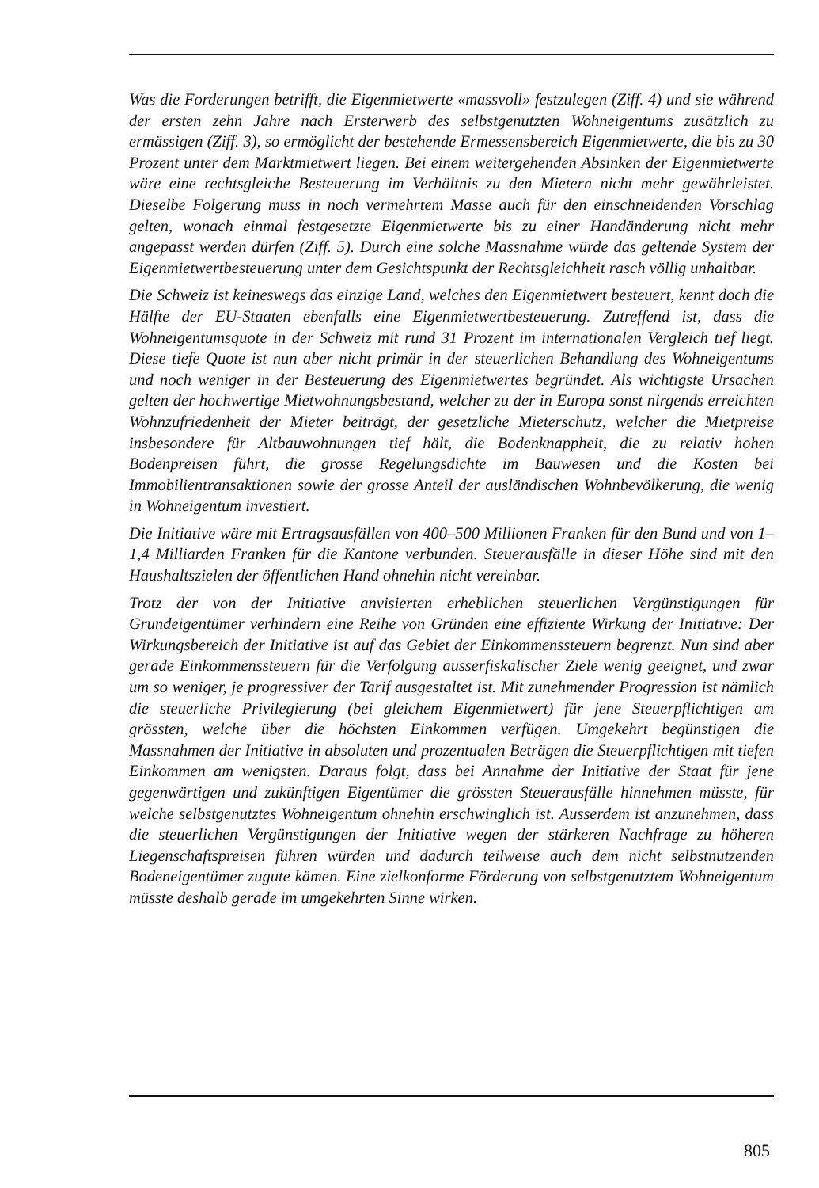Was die Forderungen betrifft, die Eigenmietwerte «massvoll» festzulegen (Ziff. 4) und sie während der ersten zehn Jahre nach Ersterwerb des selbstgenutzten Wohneigentums zusätzlich zu ermässigen (Ziff. 3), so ermöglicht der bestehende Ermessensbereich Eigenmietwerte, die bis zu 30 Prozent unter dem Marktmietwert liegen. Bei einem weitergehenden Absinken der Eigenmietwerte wäre eine rechtsgleiche Besteuerung im Verhältnis zu den Mietern nicht mehr gewährleistet. Dieselbe Folgerung muss in noch vermehrtem Masse auch für den einschneidenden Vorschlag gelten, wonach einmal festgesetzte Eigenmietwerte bis zu einer Handänderung nicht mehr angepasst werden dürfen (Ziff. 5). Durch eine solche Massnahme würde das geltende System der Eigenmietwertbesteuerung unter dem Gesichtspunkt der Rechtsgleichheit rasch völlig unhaltbar.
Die Schweiz ist keineswegs das einzige Land, welches den Eigenmietwert besteuert, kennt doch die Hälfte der EU-Staaten ebenfalls eine Eigenmietwertbesteuerung. Zutreffend ist, dass die Wohneigentumsquote in der Schweiz mit rund 31 Prozent im internationalen Vergleich tief liegt. Diese tiefe Quote ist nun aber nicht primär in der steuerlichen Behandlung des Wohneigentums und noch weniger in der Besteuerung des Eigenmietwertes begründet. Als wichtigste Ursachen gelten der hochwertige Mietwohnungsbestand, welcher zu der in Europa sonst nirgends erreichten Wohnzufriedenheit der Mieter beiträgt, der gesetzliche Mieterschutz, welcher die Mietpreise insbesondere für Altbauwohnungen tief hält, die Bodenknappheit, die zu relativ hohen Bodenpreisen führt, die grosse Regelungsdichte im Bauwesen und die Kosten bei Immobilientransaktionen sowie der grosse Anteil der ausländischen Wohnbevölkerung, die wenig in Wohneigentum investiert.
Die Initiative wäre mit Ertragsausfällen von 400–500 Millionen Franken für den Bund und von 1–1,4 Milliarden Franken für die Kantone verbunden. Steuerausfälle in dieser Höhe sind mit den Haushaltszielen der öffentlichen Hand ohnehin nicht vereinbar.
Trotz der von der Initiative anvisierten erheblichen steuerlichen Vergünstigungen für Grundeigentümer verhindern eine Reihe von Gründen eine effiziente Wirkung der Initiative: Der Wirkungsbereich der Initiative ist auf das Gebiet der Einkommenssteuern begrenzt. Nun sind aber gerade Einkommenssteuern für die Verfolgung ausserfiskalischer Ziele wenig geeignet, und zwar um so weniger, je progressiver der Tarif ausgestaltet ist. Mit zunehmender Progression ist nämlich die steuerliche Privilegierung (bei gleichem Eigenmietwert) für jene Steuerpflichtigen am grössten, welche über die höchsten Einkommen verfügen. Umgekehrt begünstigen die Massnahmen der Initiative in absoluten und prozentualen Beträgen die Steuerpflichtigen mit tiefen Einkommen am wenigsten. Daraus folgt, dass bei Annahme der Initiative der Staat für jene gegenwärtigen und zukünftigen Eigentümer die grössten Steuerausfälle hinnehmen müsste, für welche selbstgenutztes Wohneigentum ohnehin erschwinglich ist. Ausserdem ist anzunehmen, dass die steuerlichen Vergünstigungen der Initiative wegen der stärkeren Nachfrage zu höheren Liegenschaftspreisen führen würden und dadurch teilweise auch dem nicht selbstnutzenden Bodeneigentümer zugute kämen. Eine zielkonforme Förderung von selbstgenutztem Wohneigentum müsste deshalb gerade im umgekehrten Sinne wirken.
805